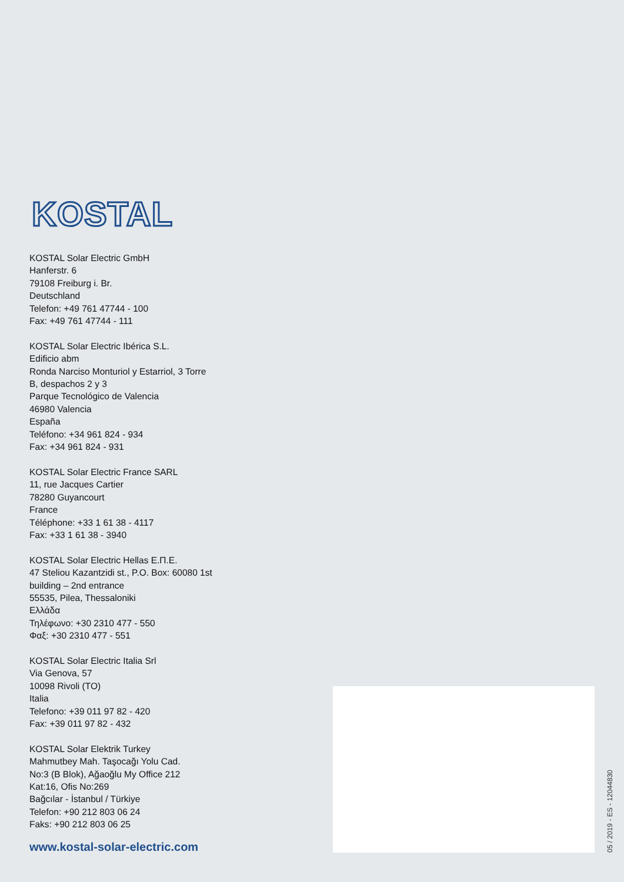KOSTAL
KOSTAL Solar Electric GmbH
Hanferstr. 6
79108 Freiburg i. Br.
Deutschland
Telefon: +49 761 47744 - 100
Fax: +49 761 47744 - 111
KOSTAL Solar Electric Ibérica S.L.
Edificio abm
Ronda Narciso Monturiol y Estarriol, 3 Torre
B, despachos 2 y 3
Parque Tecnológico de Valencia
46980 Valencia
España
Teléfono: +34 961 824 - 934
Fax: +34 961 824 - 931
KOSTAL Solar Electric France SARL
11, rue Jacques Cartier
78280 Guyancourt
France
Téléphone: +33 1 61 38 - 4117
Fax: +33 1 61 38 - 3940
KOSTAL Solar Electric Hellas Ε.Π.Ε.
47 Steliou Kazantzidi st., P.O. Box: 60080 1st
building – 2nd entrance
55535, Pilea, Thessaloniki
Ελλάδα
Τηλέφωνο: +30 2310 477 - 550
Φαξ: +30 2310 477 - 551
KOSTAL Solar Electric Italia Srl
Via Genova, 57
10098 Rivoli (TO)
Italia
Telefono: +39 011 97 82 - 420
Fax: +39 011 97 82 - 432
KOSTAL Solar Elektrik Turkey
Mahmutbey Mah. Taşocağı Yolu Cad.
No:3 (B Blok), Ağaoğlu My Office 212
Kat:16, Ofis No:269
Bağcılar - İstanbul / Türkiye
Telefon: +90 212 803 06 24
Faks: +90 212 803 06 25
www.kostal-solar-electric.com
05 / 2019 - ES - 12044830